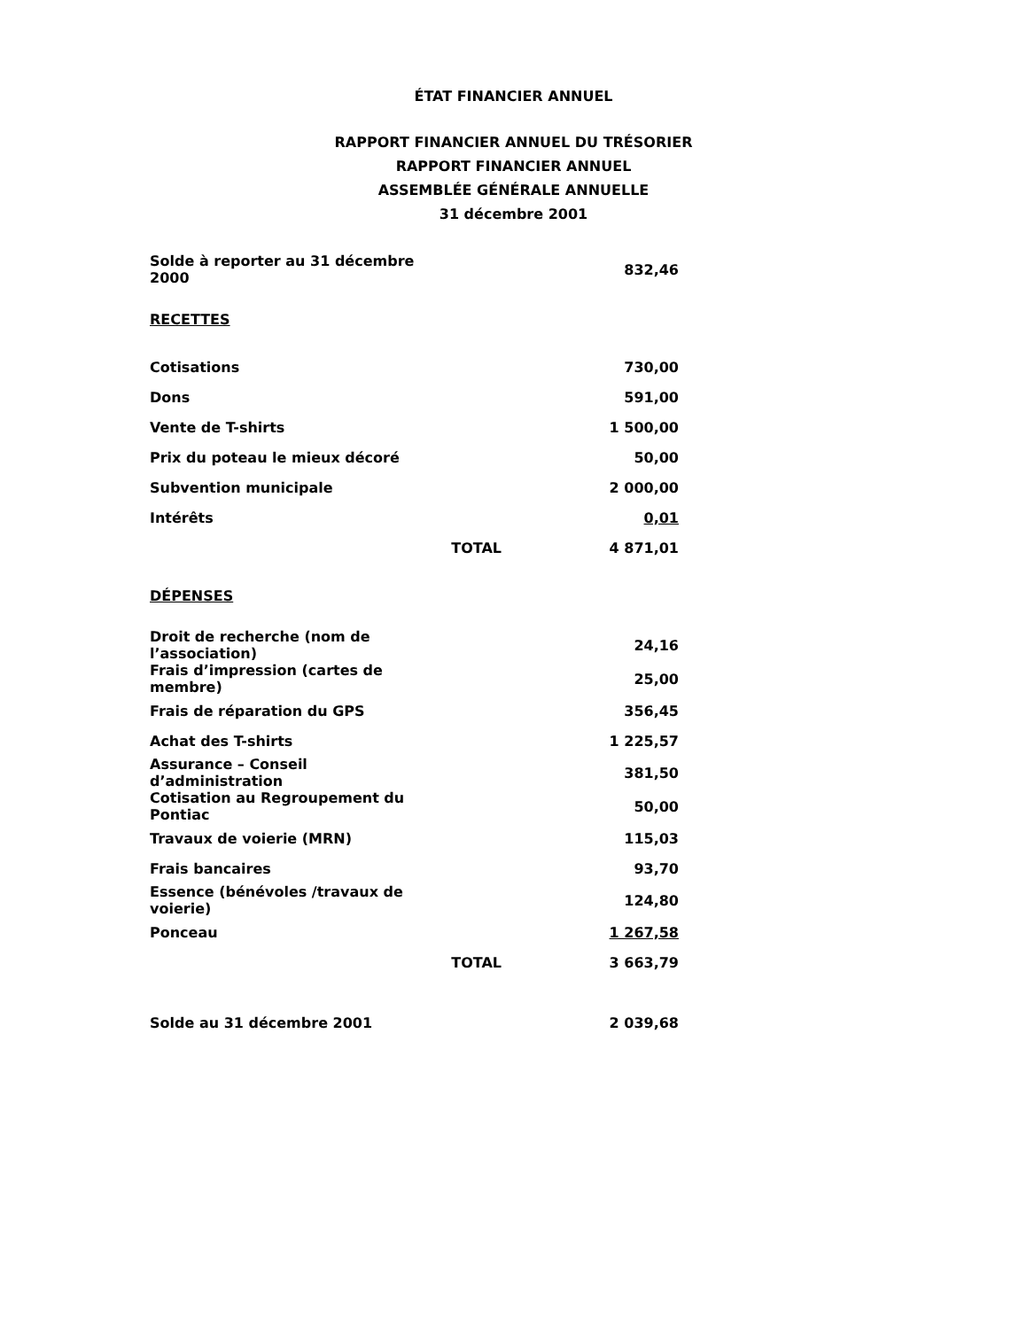ÉTAT FINANCIER ANNUEL
RAPPORT FINANCIER ANNUEL DU TRÉSORIER
RAPPORT FINANCIER ANNUEL
ASSEMBLÉE GÉNÉRALE ANNUELLE
31 décembre 2001
| Solde à reporter au 31 décembre 2000 | | 832,46 |
| RECETTES | | |
| Cotisations | | 730,00 |
| Dons | | 591,00 |
| Vente de T-shirts | | 1 500,00 |
| Prix du poteau le mieux décoré | | 50,00 |
| Subvention municipale | | 2 000,00 |
| Intérêts | | 0,01 |
| | TOTAL | 4 871,01 |
| DÉPENSES | | |
| Droit de recherche (nom de l’association) | | 24,16 |
| Frais d’impression (cartes de membre) | | 25,00 |
| Frais de réparation du GPS | | 356,45 |
| Achat des T-shirts | | 1 225,57 |
| Assurance – Conseil d’administration | | 381,50 |
| Cotisation au Regroupement du Pontiac | | 50,00 |
| Travaux de voierie (MRN) | | 115,03 |
| Frais bancaires | | 93,70 |
| Essence (bénévoles /travaux de voierie) | | 124,80 |
| Ponceau | | 1 267,58 |
| | TOTAL | 3 663,79 |
| Solde au 31 décembre 2001 | | 2 039,68 |